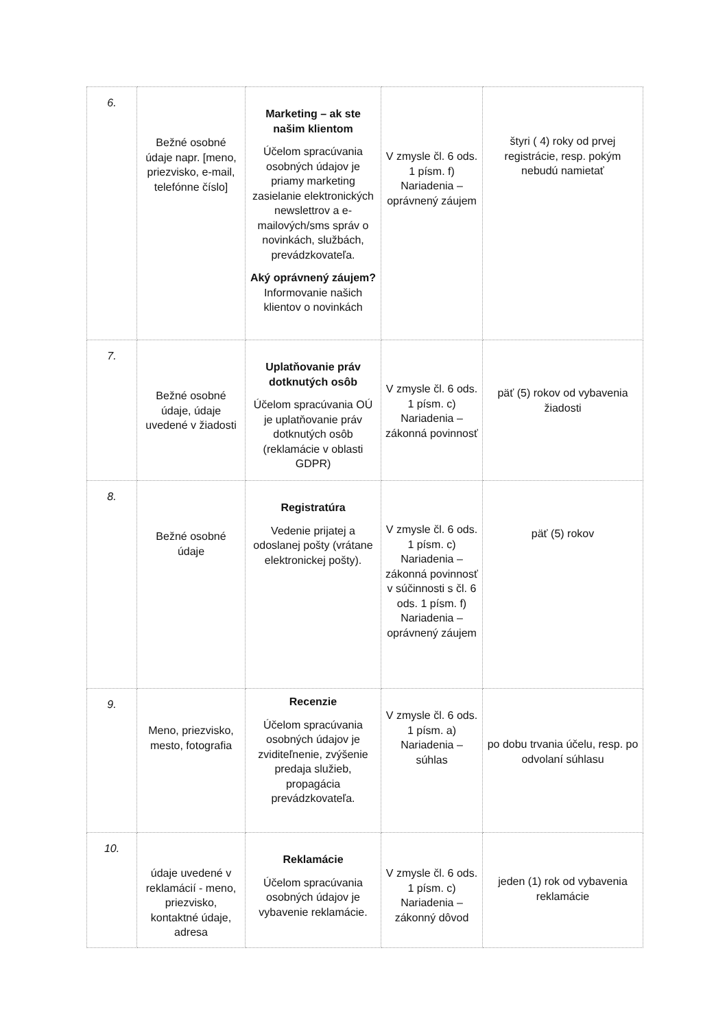| 6. | Bežné osobné údaje napr. [meno, priezvisko, e-mail, telefónne číslo] | Marketing – ak ste našim klientom Účelom spracúvania osobných údajov je priamy marketing zasielanie elektronických newslettrov a e-mailových/sms správ o novinkách, službách, prevádzkovateľa. Aký oprávnený záujem? Informovanie našich klientov o novinkách | V zmysle čl. 6 ods. 1 písm. f) Nariadenia – oprávnený záujem | štyri ( 4) roky od prvej registrácie, resp. pokým nebudú namietať |
| 7. | Bežné osobné údaje, údaje uvedené v žiadosti | Uplatňovanie práv dotknutých osôb Účelom spracúvania OÚ je uplatňovanie práv dotknutých osôb (reklamácie v oblasti GDPR) | V zmysle čl. 6 ods. 1 písm. c) Nariadenia – zákonná povinnosť | päť (5) rokov od vybavenia žiadosti |
| 8. | Bežné osobné údaje | Registratúra Vedenie prijatej a odoslanej pošty (vrátane elektronickej pošty). | V zmysle čl. 6 ods. 1 písm. c) Nariadenia – zákonná povinnosť v súčinnosti s čl. 6 ods. 1 písm. f) Nariadenia – oprávnený záujem | päť (5) rokov |
| 9. | Meno, priezvisko, mesto, fotografia | Recenzie Účelom spracúvania osobných údajov je zviditeľnenie, zvýšenie predaja služieb, propagácia prevádzkovateľa. | V zmysle čl. 6 ods. 1 písm. a) Nariadenia – súhlas | po dobu trvania účelu, resp. po odvolaní súhlasu |
| 10. | údaje uvedené v reklamácií - meno, priezvisko, kontaktné údaje, adresa | Reklamácie Účelom spracúvania osobných údajov je vybavenie reklamácie. | V zmysle čl. 6 ods. 1 písm. c) Nariadenia – zákonný dôvod | jeden (1) rok od vybavenia reklamácie |